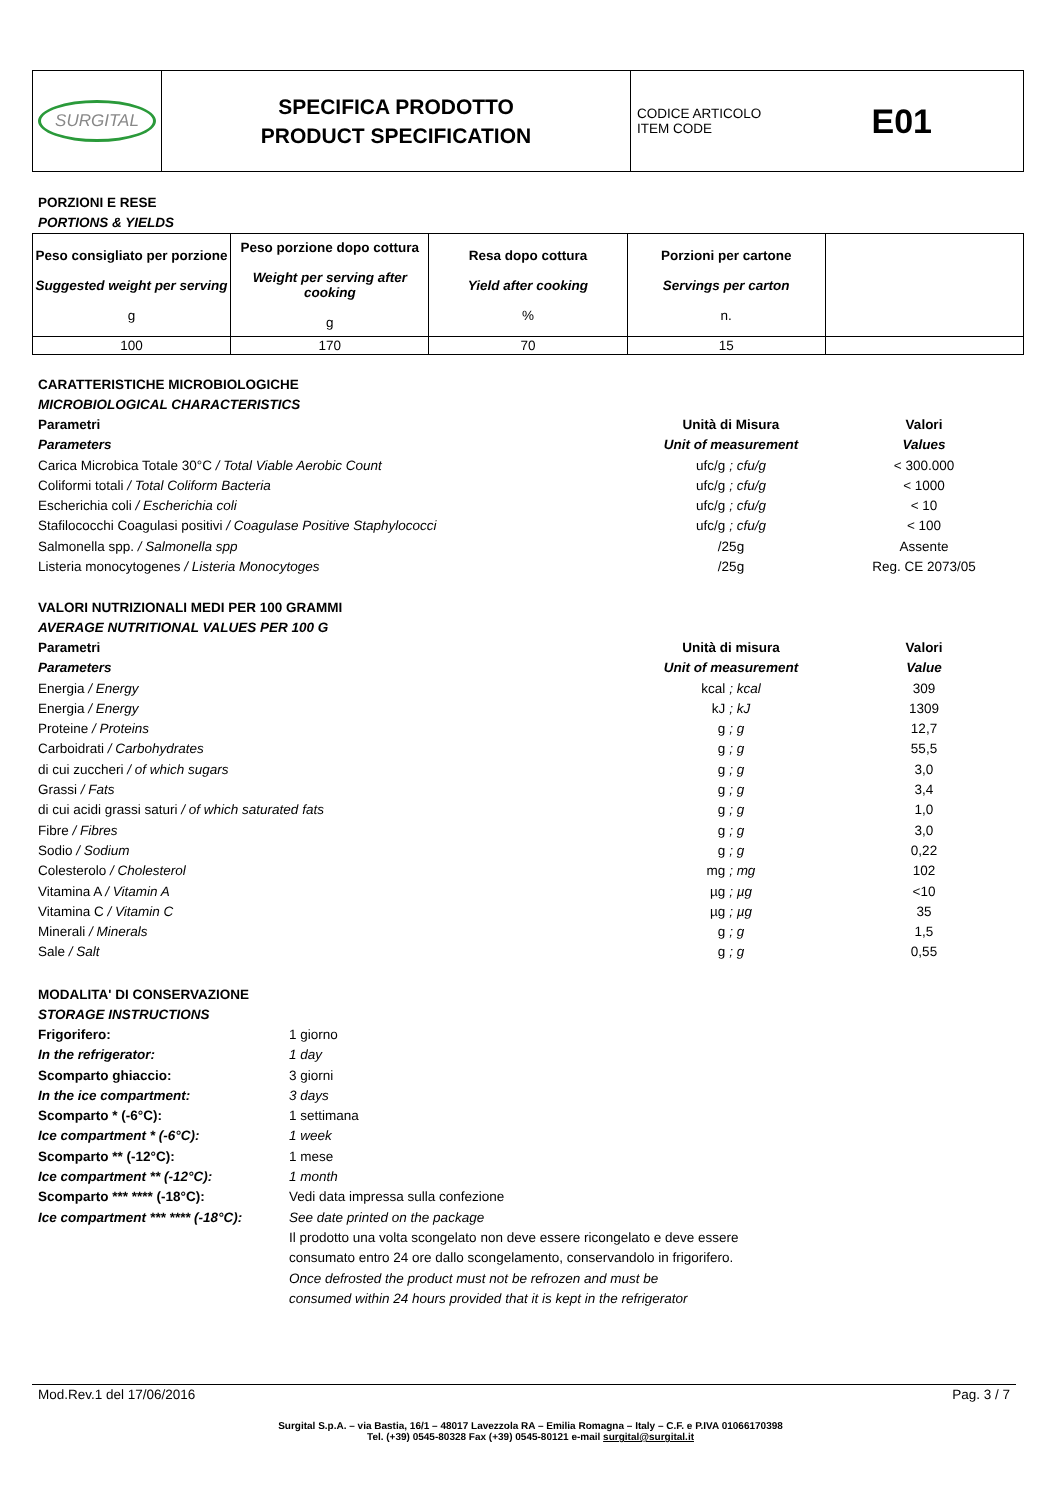| SURGITAL | SPECIFICA PRODOTTO PRODUCT SPECIFICATION | CODICE ARTICOLO ITEM CODE E01 |
PORZIONI E RESE
PORTIONS & YIELDS
| Peso consigliato per porzione Suggested weight per serving g | Peso porzione dopo cottura Weight per serving after cooking g | Resa dopo cottura Yield after cooking % | Porzioni per cartone Servings per carton n. | |
| --- | --- | --- | --- | --- |
| 100 | 170 | 70 | 15 | |
CARATTERISTICHE MICROBIOLOGICHE
MICROBIOLOGICAL CHARACTERISTICS
| Parametri | Unità di Misura | Valori |
| Parameters | Unit of measurement | Values |
| Carica Microbica Totale 30°C / Total Viable Aerobic Count | ufc/g ; cfu/g | < 300.000 |
| Coliformi totali / Total Coliform Bacteria | ufc/g ; cfu/g | < 1000 |
| Escherichia coli / Escherichia coli | ufc/g ; cfu/g | < 10 |
| Stafilococchi Coagulasi positivi / Coagulase Positive Staphylococci | ufc/g ; cfu/g | < 100 |
| Salmonella spp. / Salmonella spp | /25g | Assente |
| Listeria monocytogenes / Listeria Monocytoges | /25g | Reg. CE 2073/05 |
VALORI NUTRIZIONALI MEDI PER 100 GRAMMI
AVERAGE NUTRITIONAL VALUES PER 100 G
| Parametri | Unità di misura | Valori |
| Parameters | Unit of measurement | Value |
| Energia / Energy | kcal ; kcal | 309 |
| Energia / Energy | kJ ; kJ | 1309 |
| Proteine / Proteins | g ; g | 12,7 |
| Carboidrati / Carbohydrates | g ; g | 55,5 |
| di cui zuccheri / of which sugars | g ; g | 3,0 |
| Grassi / Fats | g ; g | 3,4 |
| di cui acidi grassi saturi / of which saturated fats | g ; g | 1,0 |
| Fibre / Fibres | g ; g | 3,0 |
| Sodio / Sodium | g ; g | 0,22 |
| Colesterolo / Cholesterol | mg ; mg | 102 |
| Vitamina A / Vitamin A | µg ; µg | <10 |
| Vitamina C / Vitamin C | µg ; µg | 35 |
| Minerali / Minerals | g ; g | 1,5 |
| Sale / Salt | g ; g | 0,55 |
MODALITA' DI CONSERVAZIONE
STORAGE INSTRUCTIONS
| Frigorifero: | 1 giorno |
| In the refrigerator: | 1 day |
| Scomparto ghiaccio: | 3 giorni |
| In the ice compartment: | 3 days |
| Scomparto * (-6°C): | 1 settimana |
| Ice compartment * (-6°C): | 1 week |
| Scomparto ** (-12°C): | 1 mese |
| Ice compartment ** (-12°C): | 1 month |
| Scomparto *** **** (-18°C): | Vedi data impressa sulla confezione |
| Ice compartment *** **** (-18°C): | See date printed on the package |
| | Il prodotto una volta scongelato non deve essere ricongelato e deve essere consumato entro 24 ore dallo scongelamento, conservandolo in frigorifero. Once defrosted the product must not be refrozen and must be consumed within 24 hours provided that it is kept in the refrigerator |
Mod.Rev.1 del 17/06/2016 Pag. 3 / 7
Surgital S.p.A. – via Bastia, 16/1 – 48017 Lavezzola RA – Emilia Romagna – Italy – C.F. e P.IVA 01066170398
Tel. (+39) 0545-80328 Fax (+39) 0545-80121 e-mail surgital@surgital.it